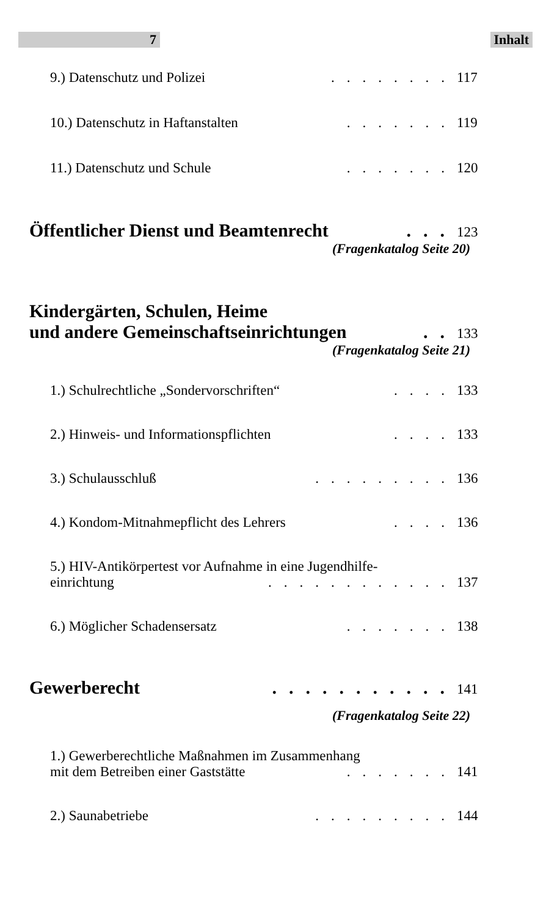7 Inhalt
9.) Datenschutz und Polizei........ 117
10.) Datenschutz in Haftanstalten....... 119
11.) Datenschutz und Schule....... 120
Öffentlicher Dienst und Beamtenrecht... 123
(Fragenkatalog Seite 20)
Kindergärten, Schulen, Heime
und andere Gemeinschaftseinrichtungen.. 133
(Fragenkatalog Seite 21)
1.) Schulrechtliche „Sondervorschriften“.... 133
2.) Hinweis- und Informationspflichten.... 133
3.) Schulausschluß......... 136
4.) Kondom-Mitnahmepflicht des Lehrers.... 136
5.) HIV-Antikörpertest vor Aufnahme in eine Jugendhilfe-
einrichtung............ 137
6.) Möglicher Schadensersatz....... 138
Gewerberecht........... 141
(Fragenkatalog Seite 22)
1.) Gewerberechtliche Maßnahmen im Zusammenhang
mit dem Betreiben einer Gaststätte....... 141
2.) Saunabetriebe......... 144